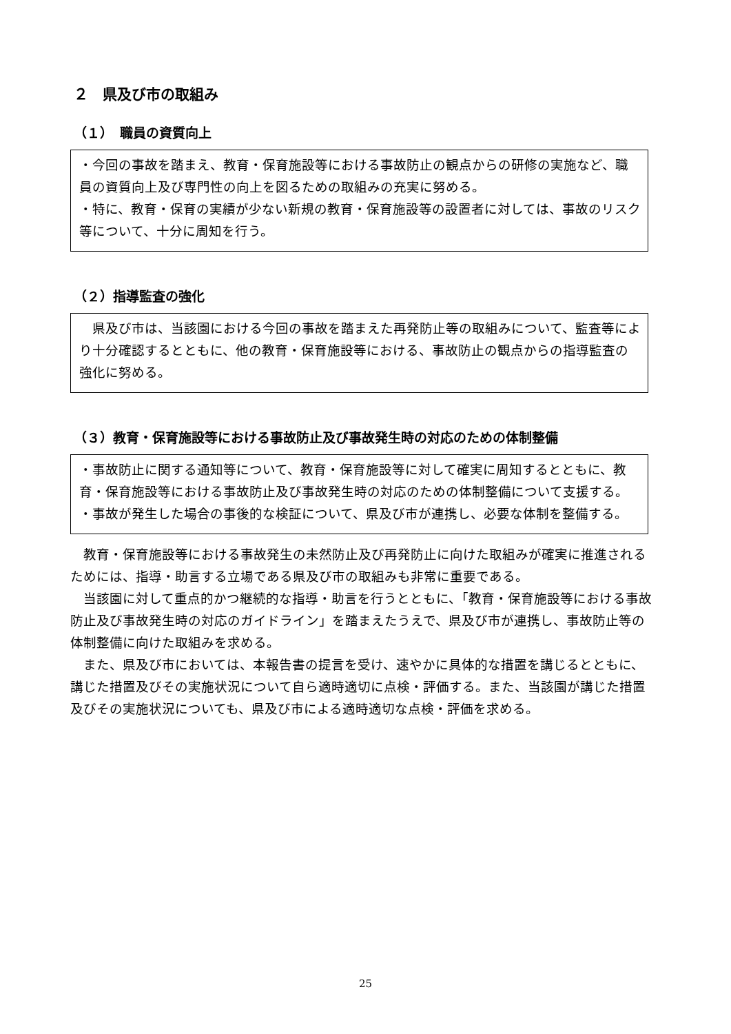２　県及び市の取組み
（１）　職員の資質向上
・今回の事故を踏まえ、教育・保育施設等における事故防止の観点からの研修の実施など、職員の資質向上及び専門性の向上を図るための取組みの充実に努める。
・特に、教育・保育の実績が少ない新規の教育・保育施設等の設置者に対しては、事故のリスク等について、十分に周知を行う。
（２）指導監査の強化
　県及び市は、当該園における今回の事故を踏まえた再発防止等の取組みについて、監査等により十分確認するとともに、他の教育・保育施設等における、事故防止の観点からの指導監査の強化に努める。
（３）教育・保育施設等における事故防止及び事故発生時の対応のための体制整備
・事故防止に関する通知等について、教育・保育施設等に対して確実に周知するとともに、教育・保育施設等における事故防止及び事故発生時の対応のための体制整備について支援する。
・事故が発生した場合の事後的な検証について、県及び市が連携し、必要な体制を整備する。
　教育・保育施設等における事故発生の未然防止及び再発防止に向けた取組みが確実に推進されるためには、指導・助言する立場である県及び市の取組みも非常に重要である。
　当該園に対して重点的かつ継続的な指導・助言を行うとともに、「教育・保育施設等における事故防止及び事故発生時の対応のガイドライン」を踏まえたうえで、県及び市が連携し、事故防止等の体制整備に向けた取組みを求める。
　また、県及び市においては、本報告書の提言を受け、速やかに具体的な措置を講じるとともに、講じた措置及びその実施状況について自ら適時適切に点検・評価する。また、当該園が講じた措置及びその実施状況についても、県及び市による適時適切な点検・評価を求める。
25